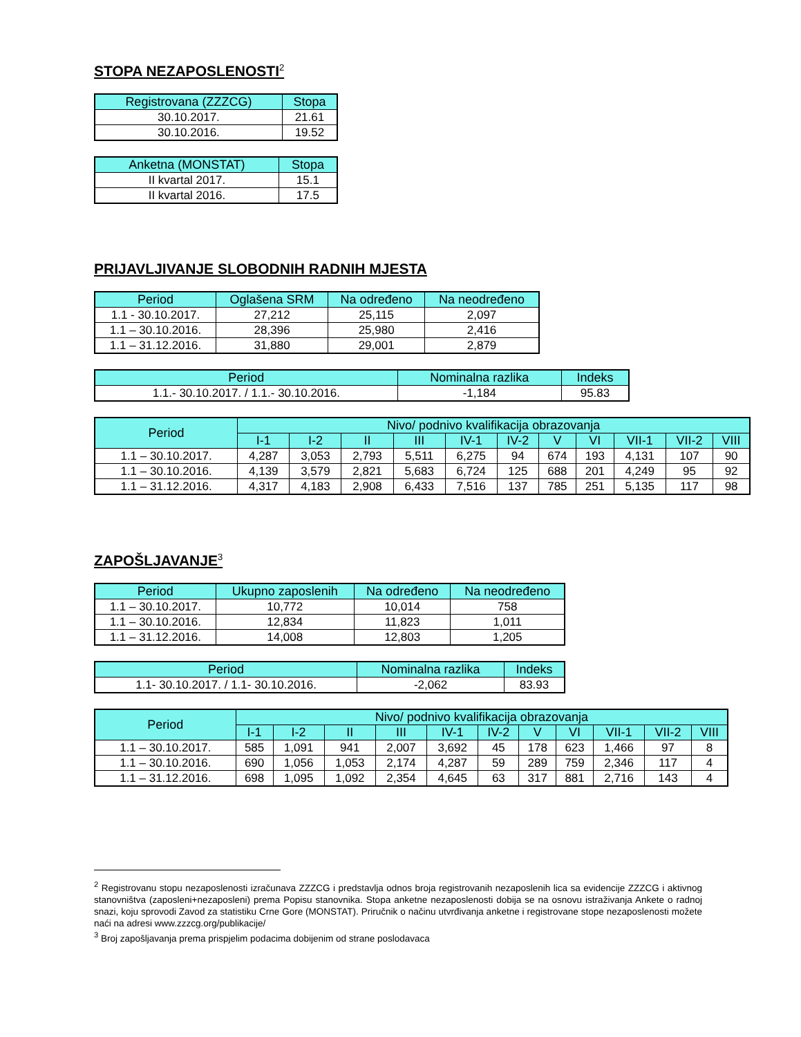STOPA NEZAPOSLENOSTI<sup>2</sup>
| Registrovana (ZZZCG) | Stopa |
| --- | --- |
| 30.10.2017. | 21.61 |
| 30.10.2016. | 19.52 |
| Anketna (MONSTAT) | Stopa |
| --- | --- |
| II kvartal 2017. | 15.1 |
| II kvartal 2016. | 17.5 |
PRIJAVLJIVANJE SLOBODNIH RADNIH MJESTA
| Period | Oglašena SRM | Na određeno | Na neodređeno |
| --- | --- | --- | --- |
| 1.1 - 30.10.2017. | 27,212 | 25,115 | 2,097 |
| 1.1 – 30.10.2016. | 28,396 | 25,980 | 2,416 |
| 1.1 – 31.12.2016. | 31,880 | 29,001 | 2,879 |
| Period | Nominalna razlika | Indeks |
| --- | --- | --- |
| 1.1.- 30.10.2017. / 1.1.- 30.10.2016. | -1,184 | 95.83 |
| Period | Nivo/ podnivo kvalifikacija obrazovanja | | | | | | | | | | |
| --- | --- | --- | --- | --- | --- | --- | --- | --- | --- | --- | --- |
| | I-1 | I-2 | II | III | IV-1 | IV-2 | V | VI | VII-1 | VII-2 | VIII |
| 1.1 – 30.10.2017. | 4,287 | 3,053 | 2,793 | 5,511 | 6,275 | 94 | 674 | 193 | 4,131 | 107 | 90 |
| 1.1 – 30.10.2016. | 4,139 | 3,579 | 2,821 | 5,683 | 6,724 | 125 | 688 | 201 | 4,249 | 95 | 92 |
| 1.1 – 31.12.2016. | 4,317 | 4,183 | 2,908 | 6,433 | 7,516 | 137 | 785 | 251 | 5,135 | 117 | 98 |
ZAPOŠLJAVANJE<sup>3</sup>
| Period | Ukupno zaposlenih | Na određeno | Na neodređeno |
| --- | --- | --- | --- |
| 1.1 – 30.10.2017. | 10,772 | 10,014 | 758 |
| 1.1 – 30.10.2016. | 12,834 | 11,823 | 1,011 |
| 1.1 – 31.12.2016. | 14,008 | 12,803 | 1,205 |
| Period | Nominalna razlika | Indeks |
| --- | --- | --- |
| 1.1- 30.10.2017. / 1.1- 30.10.2016. | -2,062 | 83.93 |
| Period | Nivo/ podnivo kvalifikacija obrazovanja | | | | | | | | | | |
| --- | --- | --- | --- | --- | --- | --- | --- | --- | --- | --- | --- |
| | I-1 | I-2 | II | III | IV-1 | IV-2 | V | VI | VII-1 | VII-2 | VIII |
| 1.1 – 30.10.2017. | 585 | 1,091 | 941 | 2,007 | 3,692 | 45 | 178 | 623 | 1,466 | 97 | 8 |
| 1.1 – 30.10.2016. | 690 | 1,056 | 1,053 | 2,174 | 4,287 | 59 | 289 | 759 | 2,346 | 117 | 4 |
| 1.1 – 31.12.2016. | 698 | 1,095 | 1,092 | 2,354 | 4,645 | 63 | 317 | 881 | 2,716 | 143 | 4 |
<sup>2</sup> Registrovanu stopu nezaposlenosti izračunava ZZZCG i predstavlja odnos broja registrovanih nezaposlenih lica sa evidencije ZZZCG i aktivnog stanovništva (zaposleni+nezaposleni) prema Popisu stanovnika. Stopa anketne nezaposlenosti dobija se na osnovu istraživanja Ankete o radnoj snazi, koju sprovodi Zavod za statistiku Crne Gore (MONSTAT). Priručnik o načinu utvrđivanja anketne i registrovane stope nezaposlenosti možete naći na adresi www.zzzcg.org/publikacije/
<sup>3</sup> Broj zapošljavanja prema prispjelim podacima dobijenim od strane poslodavaca